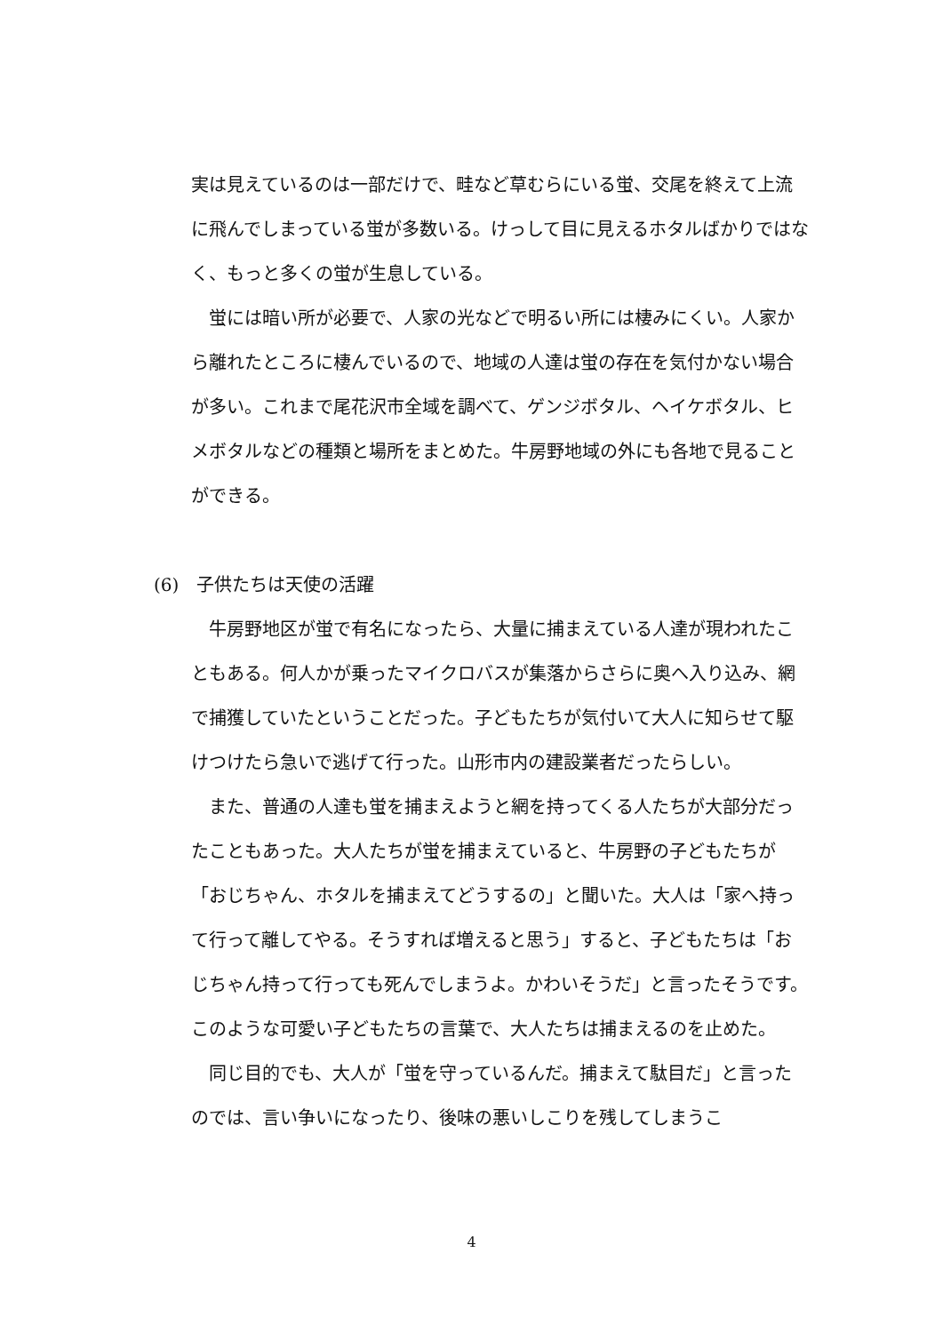実は見えているのは一部だけで、畦など草むらにいる蛍、交尾を終えて上流に飛んでしまっている蛍が多数いる。けっして目に見えるホタルばかりではなく、もっと多くの蛍が生息している。
　蛍には暗い所が必要で、人家の光などで明るい所には棲みにくい。人家から離れたところに棲んでいるので、地域の人達は蛍の存在を気付かない場合が多い。これまで尾花沢市全域を調べて、ゲンジボタル、ヘイケボタル、ヒメボタルなどの種類と場所をまとめた。牛房野地域の外にも各地で見ることができる。
(6)　子供たちは天使の活躍
　牛房野地区が蛍で有名になったら、大量に捕まえている人達が現われたこともある。何人かが乗ったマイクロバスが集落からさらに奥へ入り込み、網で捕獲していたということだった。子どもたちが気付いて大人に知らせて駆けつけたら急いで逃げて行った。山形市内の建設業者だったらしい。
　また、普通の人達も蛍を捕まえようと網を持ってくる人たちが大部分だったこともあった。大人たちが蛍を捕まえていると、牛房野の子どもたちが「おじちゃん、ホタルを捕まえてどうするの」と聞いた。大人は「家へ持って行って離してやる。そうすれば増えると思う」すると、子どもたちは「おじちゃん持って行っても死んでしまうよ。かわいそうだ」と言ったそうです。このような可愛い子どもたちの言葉で、大人たちは捕まえるのを止めた。
　同じ目的でも、大人が「蛍を守っているんだ。捕まえて駄目だ」と言ったのでは、言い争いになったり、後味の悪いしこりを残してしまうこ
4